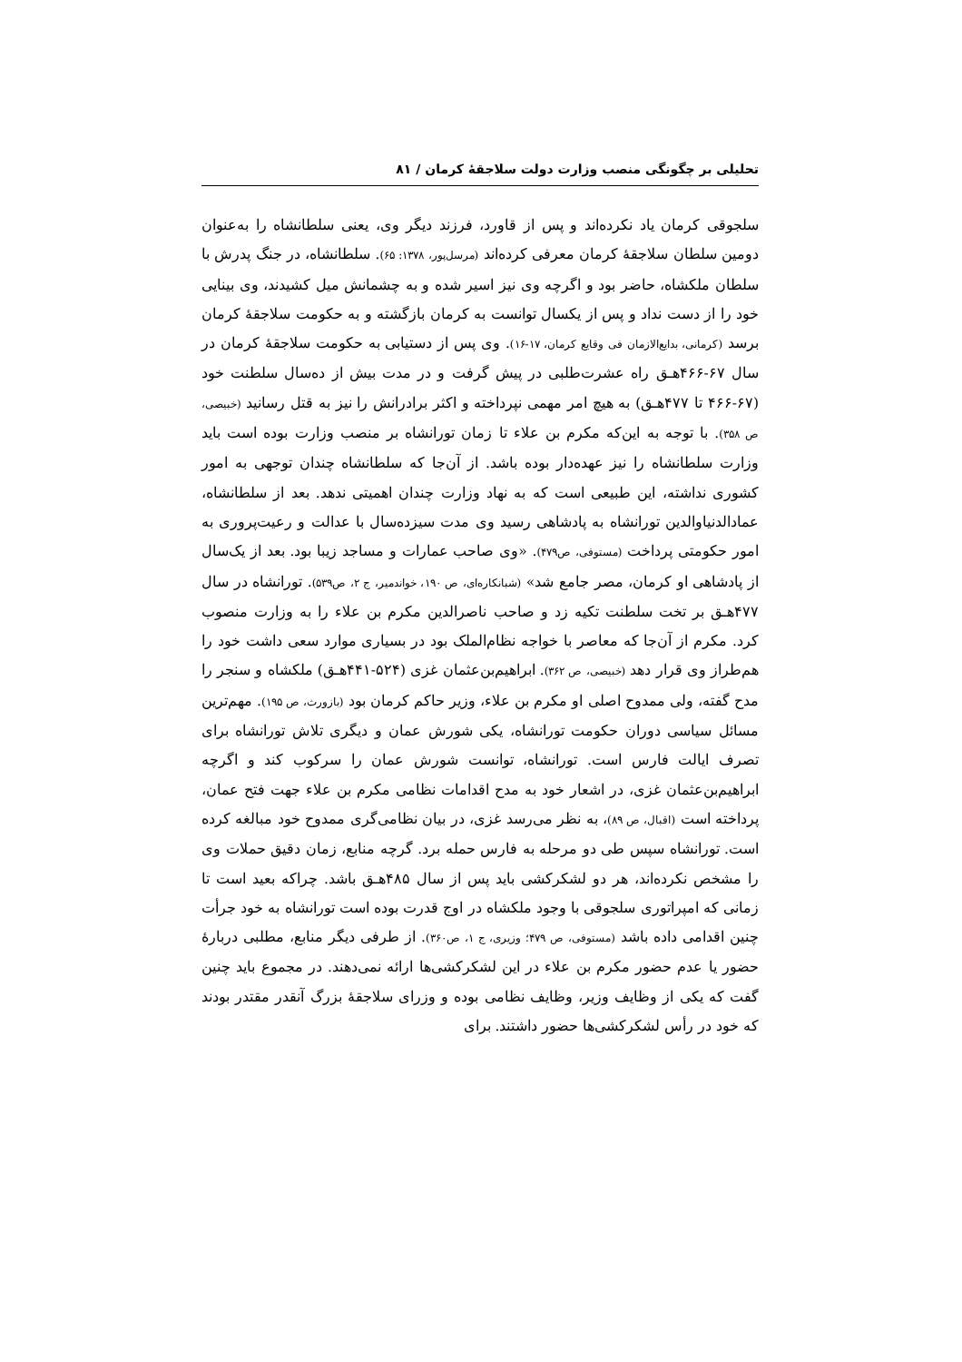تحلیلی بر چگونگی منصب وزارت دولت سلاجقهٔ کرمان / ۸۱
سلجوقی کرمان یاد نکرده‌اند و پس از قاورد، فرزند دیگر وی، یعنی سلطانشاه را به‌عنوان دومین سلطان سلاجقهٔ کرمان معرفی کرده‌اند (مرسل‌پور، ۱۳۷۸: ۶۵). سلطانشاه، در جنگ پدرش با سلطان ملکشاه، حاضر بود و اگرچه وی نیز اسیر شده و به چشمانش میل کشیدند، وی بینایی خود را از دست نداد و پس از یکسال توانست به کرمان بازگشته و به حکومت سلاجقهٔ کرمان برسد (کرمانی، بدایع‌الازمان فی وقایع کرمان، ۱۷-۱۶). وی پس از دستیابی به حکومت سلاجقهٔ کرمان در سال ۶۷-۴۶۶هـ‍ق راه عشرت‌طلبی در پیش گرفت و در مدت بیش از ده‌سال سلطنت خود (۶۷-۴۶۶ تا ۴۷۷هـ‍ق) به هیچ امر مهمی نپرداخته و اکثر برادرانش را نیز به قتل رسانید (خبیصی، ص ۳۵۸). با توجه به این‌که مکرم بن علاء تا زمان تورانشاه بر منصب وزارت بوده است باید وزارت سلطانشاه را نیز عهده‌دار بوده باشد. از آن‌جا که سلطانشاه چندان توجهی به امور کشوری نداشته، این طبیعی است که به نهاد وزارت چندان اهمیتی ندهد. بعد از سلطانشاه، عمادالدنیاوالدین تورانشاه به پادشاهی رسید وی مدت سیزده‌سال با عدالت و رعیت‌پروری به امور حکومتی پرداخت (مستوفی، ص۴۷۹). «وی صاحب عمارات و مساجد زیبا بود. بعد از یک‌سال از پادشاهی او کرمان، مصر جامع شد» (شبانکاره‌ای، ص ۱۹۰، خواندمیر، ج ۲، ص۵۳۹). تورانشاه در سال ۴۷۷هـ‍ق بر تخت سلطنت تکیه زد و صاحب ناصرالدین مکرم بن علاء را به وزارت منصوب کرد. مکرم از آن‌جا که معاصر با خواجه نظام‌الملک بود در بسیاری موارد سعی داشت خود را هم‌طراز وی قرار دهد (خبیصی، ص ۳۶۲). ابراهیم‌بن‌عثمان غزی (۵۲۴-۴۴۱هـ‍ق) ملکشاه و سنجر را مدح گفته، ولی ممدوح اصلی او مکرم بن علاء، وزیر حاکم کرمان بود (بازورث، ص ۱۹۵). مهم‌ترین مسائل سیاسی دوران حکومت تورانشاه، یکی شورش عمان و دیگری تلاش تورانشاه برای تصرف ایالت فارس است. تورانشاه، توانست شورش عمان را سرکوب کند و اگرچه ابراهیم‌بن‌عثمان غزی، در اشعار خود به مدح اقدامات نظامی مکرم بن علاء جهت فتح عمان، پرداخته است (اقبال، ص ۸۹)، به نظر می‌رسد غزی، در بیان نظامی‌گری ممدوح خود مبالغه کرده است. تورانشاه سپس طی دو مرحله به فارس حمله برد. گرچه منابع، زمان دقیق حملات وی را مشخص نکرده‌اند، هر دو لشکرکشی باید پس از سال ۴۸۵هـ‍ق باشد. چراکه بعید است تا زمانی که امپراتوری سلجوقی با وجود ملکشاه در اوج قدرت بوده است تورانشاه به خود جرأت چنین اقدامی داده باشد (مستوفی، ص ۴۷۹؛ وزیری، ج ۱، ص۳۶۰). از طرفی دیگر منابع، مطلبی دربارهٔ حضور یا عدم حضور مکرم بن علاء در این لشکرکشی‌ها ارائه نمی‌دهند. در مجموع باید چنین گفت که یکی از وظایف وزیر، وظایف نظامی بوده و وزرای سلاجقهٔ بزرگ آنقدر مقتدر بودند که خود در رأس لشکرکشی‌ها حضور داشتند. برای